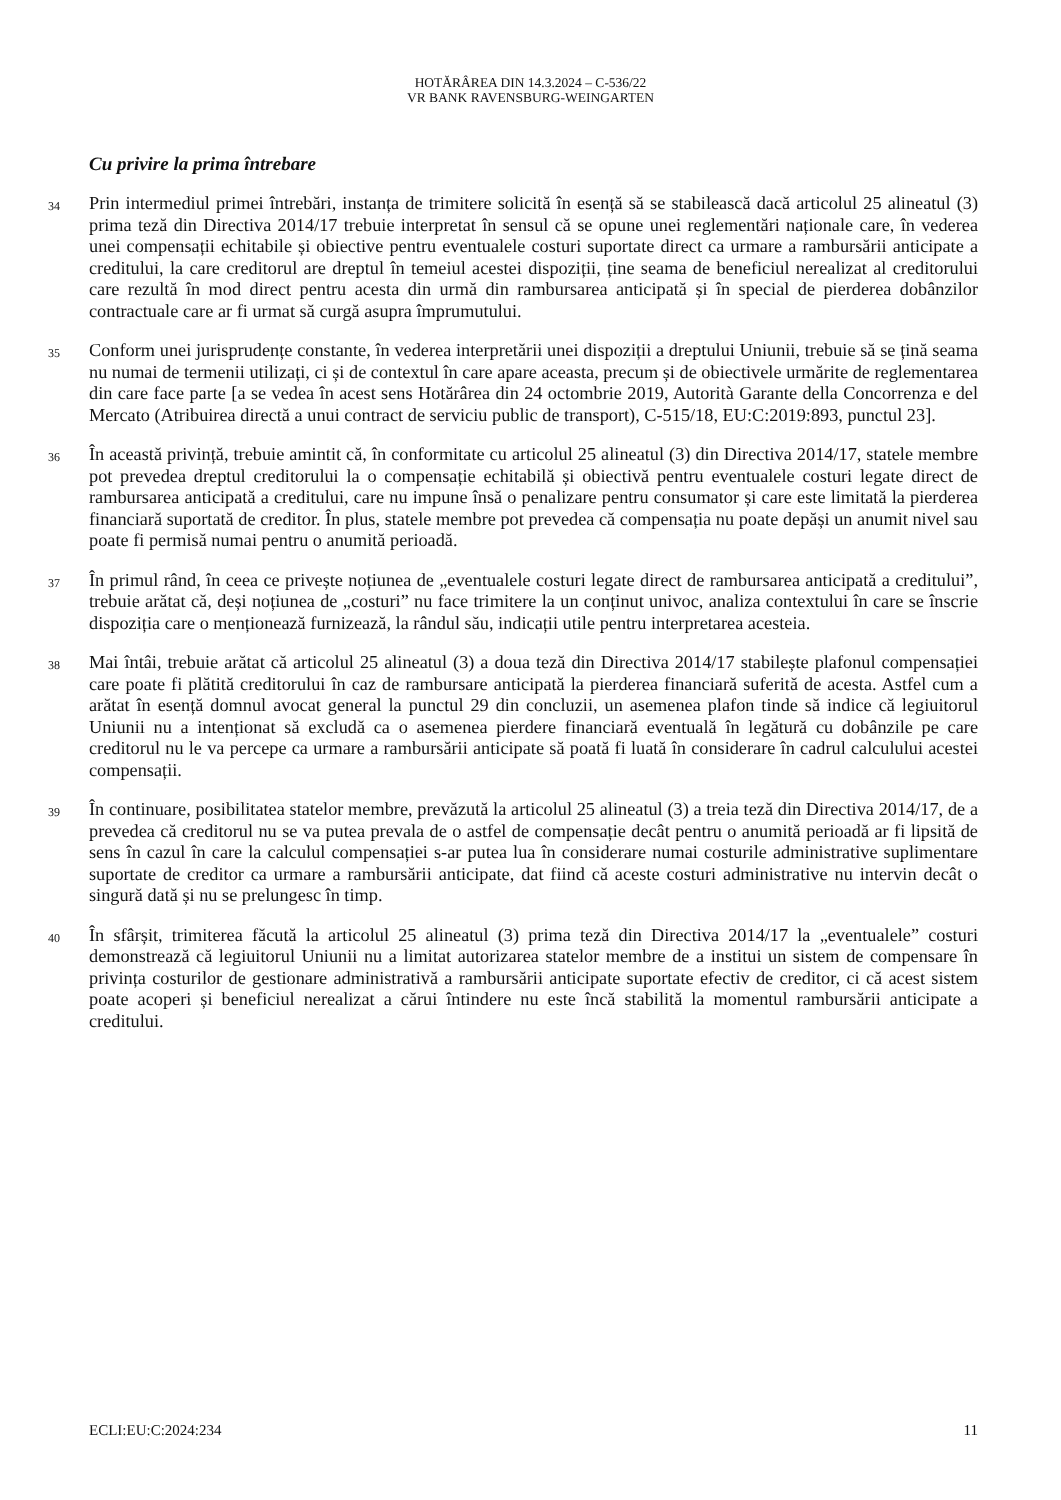HOTĂRÂREA DIN 14.3.2024 – C-536/22
VR BANK RAVENSBURG-WEINGARTEN
Cu privire la prima întrebare
34
Prin intermediul primei întrebări, instanța de trimitere solicită în esență să se stabilească dacă articolul 25 alineatul (3) prima teză din Directiva 2014/17 trebuie interpretat în sensul că se opune unei reglementări naționale care, în vederea unei compensații echitabile și obiective pentru eventualele costuri suportate direct ca urmare a rambursării anticipate a creditului, la care creditorul are dreptul în temeiul acestei dispoziții, ține seama de beneficiul nerealizat al creditorului care rezultă în mod direct pentru acesta din urmă din rambursarea anticipată și în special de pierderea dobânzilor contractuale care ar fi urmat să curgă asupra împrumutului.
35
Conform unei jurisprudențe constante, în vederea interpretării unei dispoziții a dreptului Uniunii, trebuie să se țină seama nu numai de termenii utilizați, ci și de contextul în care apare aceasta, precum și de obiectivele urmărite de reglementarea din care face parte [a se vedea în acest sens Hotărârea din 24 octombrie 2019, Autorità Garante della Concorrenza e del Mercato (Atribuirea directă a unui contract de serviciu public de transport), C-515/18, EU:C:2019:893, punctul 23].
36
În această privință, trebuie amintit că, în conformitate cu articolul 25 alineatul (3) din Directiva 2014/17, statele membre pot prevedea dreptul creditorului la o compensație echitabilă și obiectivă pentru eventualele costuri legate direct de rambursarea anticipată a creditului, care nu impune însă o penalizare pentru consumator și care este limitată la pierderea financiară suportată de creditor. În plus, statele membre pot prevedea că compensația nu poate depăși un anumit nivel sau poate fi permisă numai pentru o anumită perioadă.
37
În primul rând, în ceea ce privește noțiunea de „eventualele costuri legate direct de rambursarea anticipată a creditului”, trebuie arătat că, deși noțiunea de „costuri” nu face trimitere la un conținut univoc, analiza contextului în care se înscrie dispoziția care o menționează furnizează, la rândul său, indicații utile pentru interpretarea acesteia.
38
Mai întâi, trebuie arătat că articolul 25 alineatul (3) a doua teză din Directiva 2014/17 stabilește plafonul compensației care poate fi plătită creditorului în caz de rambursare anticipată la pierderea financiară suferită de acesta. Astfel cum a arătat în esență domnul avocat general la punctul 29 din concluzii, un asemenea plafon tinde să indice că legiuitorul Uniunii nu a intenționat să excludă ca o asemenea pierdere financiară eventuală în legătură cu dobânzile pe care creditorul nu le va percepe ca urmare a rambursării anticipate să poată fi luată în considerare în cadrul calculului acestei compensații.
39
În continuare, posibilitatea statelor membre, prevăzută la articolul 25 alineatul (3) a treia teză din Directiva 2014/17, de a prevedea că creditorul nu se va putea prevala de o astfel de compensație decât pentru o anumită perioadă ar fi lipsită de sens în cazul în care la calculul compensației s-ar putea lua în considerare numai costurile administrative suplimentare suportate de creditor ca urmare a rambursării anticipate, dat fiind că aceste costuri administrative nu intervin decât o singură dată și nu se prelungesc în timp.
40
În sfârșit, trimiterea făcută la articolul 25 alineatul (3) prima teză din Directiva 2014/17 la „eventualele” costuri demonstrează că legiuitorul Uniunii nu a limitat autorizarea statelor membre de a institui un sistem de compensare în privința costurilor de gestionare administrativă a rambursării anticipate suportate efectiv de creditor, ci că acest sistem poate acoperi și beneficiul nerealizat a cărui întindere nu este încă stabilită la momentul rambursării anticipate a creditului.
ECLI:EU:C:2024:234 11